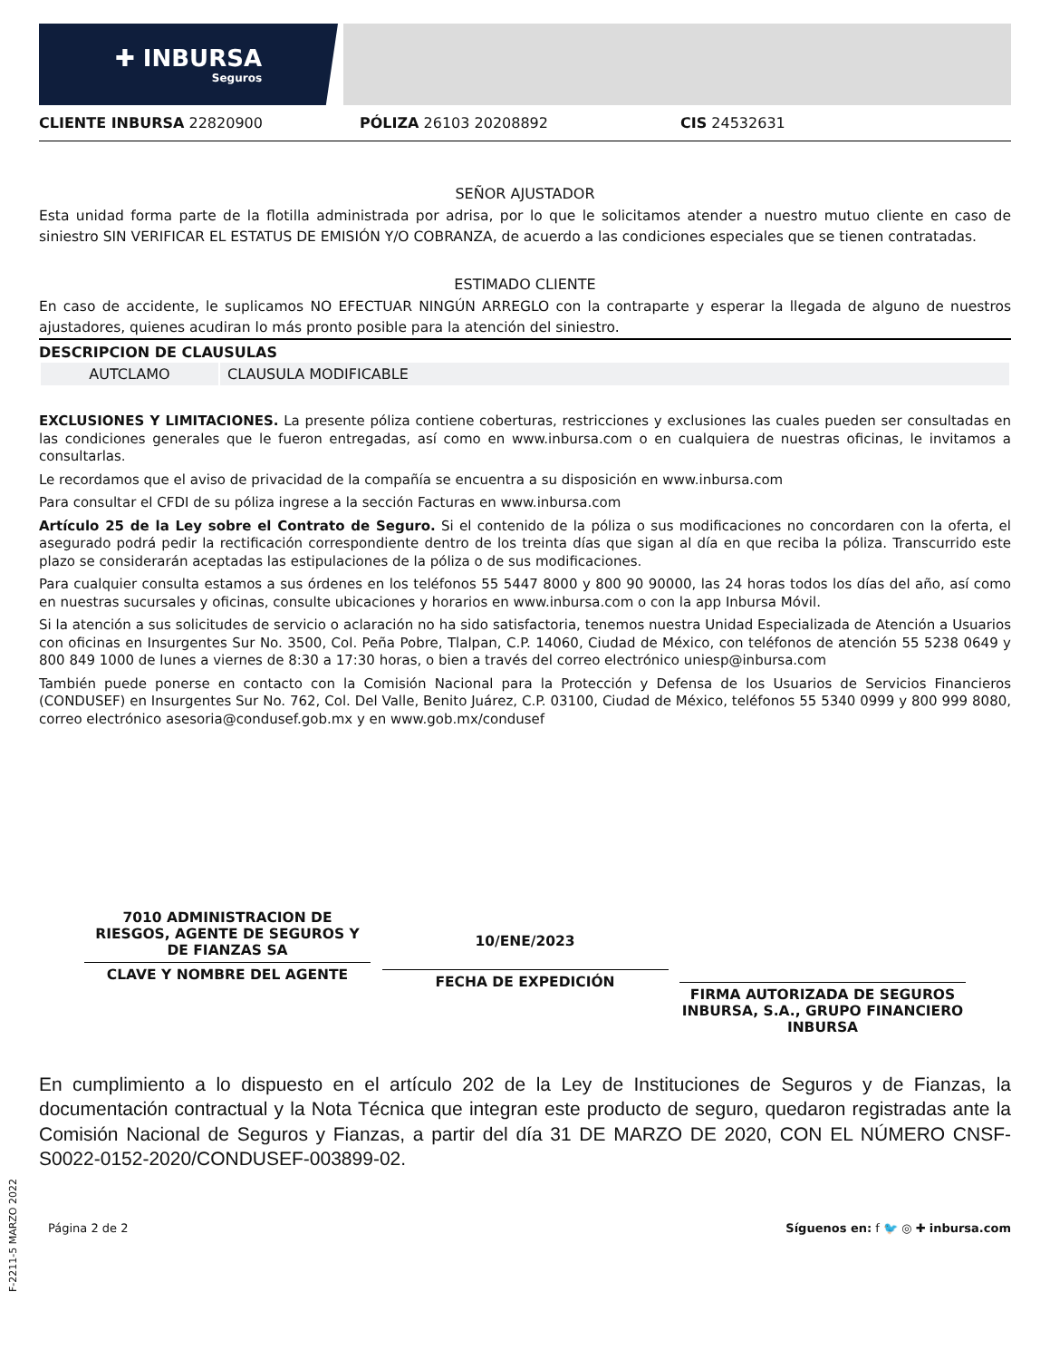✚ INBURSA
Seguros
CLIENTE INBURSA 22820900 PÓLIZA 26103 20208892 CIS 24532631
SEÑOR AJUSTADOR
Esta unidad forma parte de la flotilla administrada por adrisa, por lo que le solicitamos atender a nuestro mutuo cliente en caso de siniestro SIN VERIFICAR EL ESTATUS DE EMISIÓN Y/O COBRANZA, de acuerdo a las condiciones especiales que se tienen contratadas.
ESTIMADO CLIENTE
En caso de accidente, le suplicamos NO EFECTUAR NINGÚN ARREGLO con la contraparte y esperar la llegada de alguno de nuestros ajustadores, quienes acudiran lo más pronto posible para la atención del siniestro.
DESCRIPCION DE CLAUSULAS
| AUTCLAMO | CLAUSULA MODIFICABLE |
EXCLUSIONES Y LIMITACIONES. La presente póliza contiene coberturas, restricciones y exclusiones las cuales pueden ser consultadas en las condiciones generales que le fueron entregadas, así como en www.inbursa.com o en cualquiera de nuestras oficinas, le invitamos a consultarlas.
Le recordamos que el aviso de privacidad de la compañía se encuentra a su disposición en www.inbursa.com
Para consultar el CFDI de su póliza ingrese a la sección Facturas en www.inbursa.com
Artículo 25 de la Ley sobre el Contrato de Seguro. Si el contenido de la póliza o sus modificaciones no concordaren con la oferta, el asegurado podrá pedir la rectificación correspondiente dentro de los treinta días que sigan al día en que reciba la póliza. Transcurrido este plazo se considerarán aceptadas las estipulaciones de la póliza o de sus modificaciones.
Para cualquier consulta estamos a sus órdenes en los teléfonos 55 5447 8000 y 800 90 90000, las 24 horas todos los días del año, así como en nuestras sucursales y oficinas, consulte ubicaciones y horarios en www.inbursa.com o con la app Inbursa Móvil.
Si la atención a sus solicitudes de servicio o aclaración no ha sido satisfactoria, tenemos nuestra Unidad Especializada de Atención a Usuarios con oficinas en Insurgentes Sur No. 3500, Col. Peña Pobre, Tlalpan, C.P. 14060, Ciudad de México, con teléfonos de atención 55 5238 0649 y 800 849 1000 de lunes a viernes de 8:30 a 17:30 horas, o bien a través del correo electrónico uniesp@inbursa.com
También puede ponerse en contacto con la Comisión Nacional para la Protección y Defensa de los Usuarios de Servicios Financieros (CONDUSEF) en Insurgentes Sur No. 762, Col. Del Valle, Benito Juárez, C.P. 03100, Ciudad de México, teléfonos 55 5340 0999 y 800 999 8080, correo electrónico asesoria@condusef.gob.mx y en www.gob.mx/condusef
7010 ADMINISTRACION DE RIESGOS, AGENTE DE SEGUROS Y DE FIANZAS SA
CLAVE Y NOMBRE DEL AGENTE
10/ENE/2023
FECHA DE EXPEDICIÓN
FIRMA AUTORIZADA DE SEGUROS INBURSA, S.A., GRUPO FINANCIERO INBURSA
En cumplimiento a lo dispuesto en el artículo 202 de la Ley de Instituciones de Seguros y de Fianzas, la documentación contractual y la Nota Técnica que integran este producto de seguro, quedaron registradas ante la Comisión Nacional de Seguros y Fianzas, a partir del día 31 DE MARZO DE 2020, CON EL NÚMERO CNSF-S0022-0152-2020/CONDUSEF-003899-02.
Página 2 de 2 Síguenos en: f 🐦 ◎ ✚ inbursa.com
F-2211-5 MARZO 2022